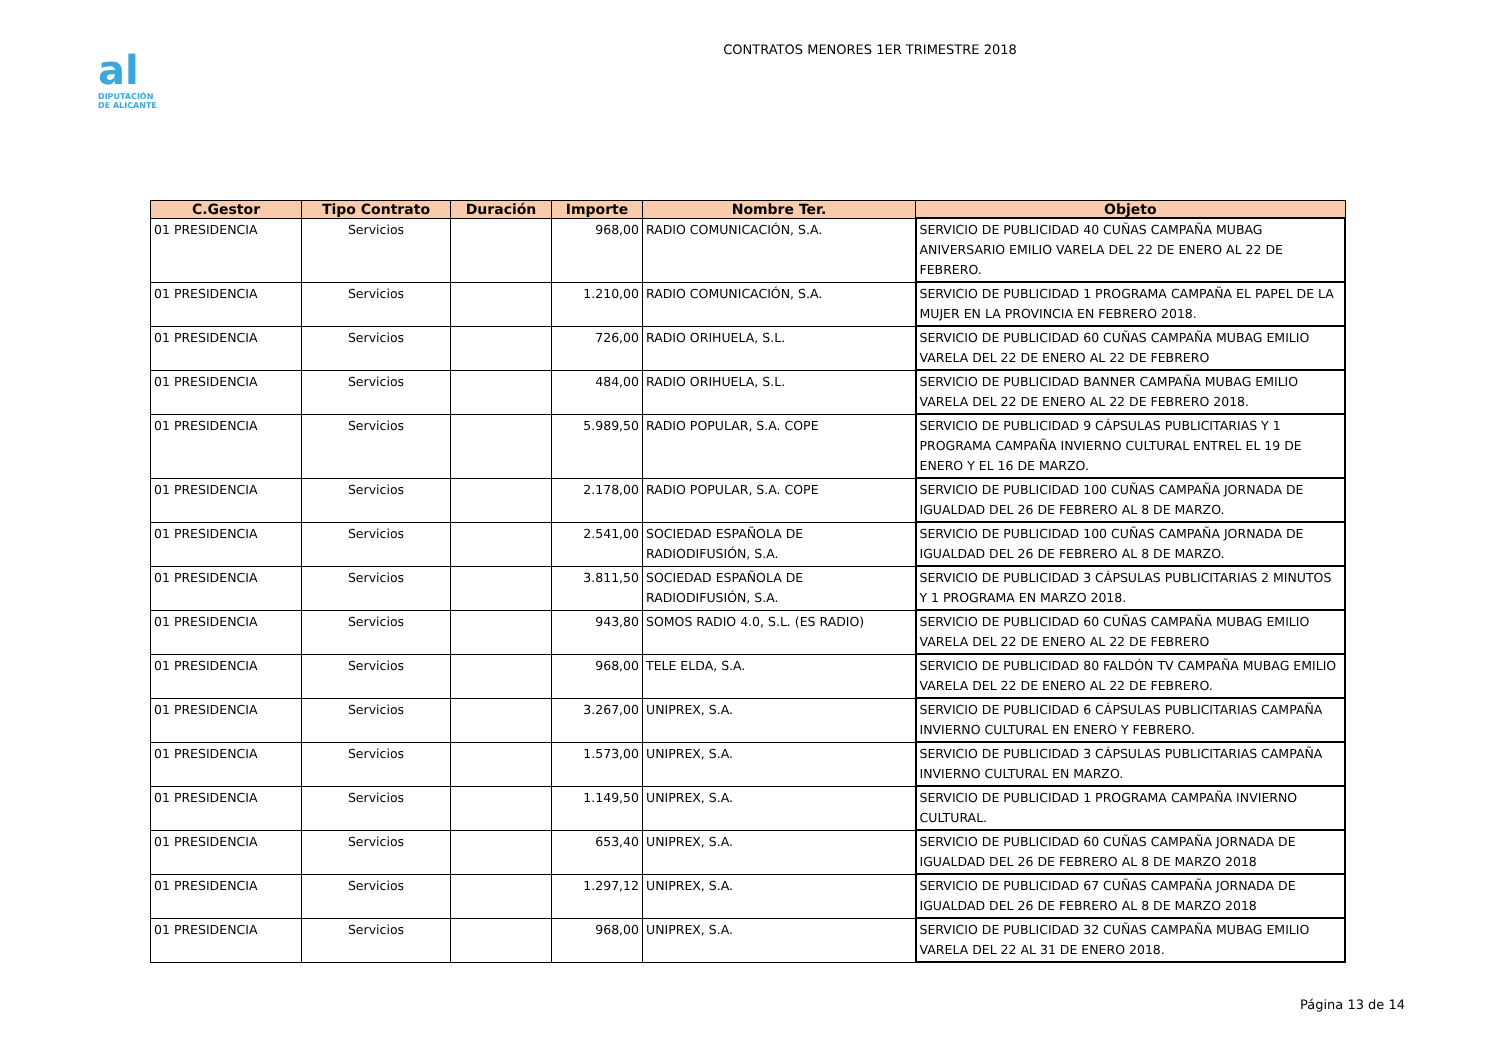al
DIPUTACIÓN
DE ALICANTE
CONTRATOS MENORES 1ER TRIMESTRE 2018
| C.Gestor | Tipo Contrato | Duración | Importe | Nombre Ter. | Objeto |
| --- | --- | --- | --- | --- | --- |
| 01 PRESIDENCIA | Servicios | | 968,00 | RADIO COMUNICACIÓN, S.A. | SERVICIO DE PUBLICIDAD 40 CUÑAS CAMPAÑA MUBAG ANIVERSARIO EMILIO VARELA DEL 22 DE ENERO AL 22 DE FEBRERO. |
| 01 PRESIDENCIA | Servicios | | 1.210,00 | RADIO COMUNICACIÓN, S.A. | SERVICIO DE PUBLICIDAD 1 PROGRAMA CAMPAÑA EL PAPEL DE LA MUJER EN LA PROVINCIA EN FEBRERO 2018. |
| 01 PRESIDENCIA | Servicios | | 726,00 | RADIO ORIHUELA, S.L. | SERVICIO DE PUBLICIDAD 60 CUÑAS CAMPAÑA MUBAG EMILIO VARELA DEL 22 DE ENERO AL 22 DE FEBRERO |
| 01 PRESIDENCIA | Servicios | | 484,00 | RADIO ORIHUELA, S.L. | SERVICIO DE PUBLICIDAD BANNER CAMPAÑA MUBAG EMILIO VARELA DEL 22 DE ENERO AL 22 DE FEBRERO 2018. |
| 01 PRESIDENCIA | Servicios | | 5.989,50 | RADIO POPULAR, S.A. COPE | SERVICIO DE PUBLICIDAD 9 CÁPSULAS PUBLICITARIAS Y 1 PROGRAMA CAMPAÑA INVIERNO CULTURAL ENTREL EL 19 DE ENERO Y EL 16 DE MARZO. |
| 01 PRESIDENCIA | Servicios | | 2.178,00 | RADIO POPULAR, S.A. COPE | SERVICIO DE PUBLICIDAD 100 CUÑAS CAMPAÑA JORNADA DE IGUALDAD DEL 26 DE FEBRERO AL 8 DE MARZO. |
| 01 PRESIDENCIA | Servicios | | 2.541,00 | SOCIEDAD ESPAÑOLA DE RADIODIFUSIÓN, S.A. | SERVICIO DE PUBLICIDAD 100 CUÑAS CAMPAÑA JORNADA DE IGUALDAD DEL 26 DE FEBRERO AL 8 DE MARZO. |
| 01 PRESIDENCIA | Servicios | | 3.811,50 | SOCIEDAD ESPAÑOLA DE RADIODIFUSIÓN, S.A. | SERVICIO DE PUBLICIDAD 3 CÁPSULAS PUBLICITARIAS 2 MINUTOS Y 1 PROGRAMA EN MARZO 2018. |
| 01 PRESIDENCIA | Servicios | | 943,80 | SOMOS RADIO 4.0, S.L. (ES RADIO) | SERVICIO DE PUBLICIDAD 60 CUÑAS CAMPAÑA MUBAG EMILIO VARELA DEL 22 DE ENERO AL 22 DE FEBRERO |
| 01 PRESIDENCIA | Servicios | | 968,00 | TELE ELDA, S.A. | SERVICIO DE PUBLICIDAD 80 FALDÓN TV CAMPAÑA MUBAG EMILIO VARELA DEL 22 DE ENERO AL 22 DE FEBRERO. |
| 01 PRESIDENCIA | Servicios | | 3.267,00 | UNIPREX, S.A. | SERVICIO DE PUBLICIDAD 6 CÁPSULAS PUBLICITARIAS CAMPAÑA INVIERNO CULTURAL EN ENERO Y FEBRERO. |
| 01 PRESIDENCIA | Servicios | | 1.573,00 | UNIPREX, S.A. | SERVICIO DE PUBLICIDAD 3 CÁPSULAS PUBLICITARIAS CAMPAÑA INVIERNO CULTURAL EN MARZO. |
| 01 PRESIDENCIA | Servicios | | 1.149,50 | UNIPREX, S.A. | SERVICIO DE PUBLICIDAD 1 PROGRAMA CAMPAÑA INVIERNO CULTURAL. |
| 01 PRESIDENCIA | Servicios | | 653,40 | UNIPREX, S.A. | SERVICIO DE PUBLICIDAD 60 CUÑAS CAMPAÑA JORNADA DE IGUALDAD DEL 26 DE FEBRERO AL 8 DE MARZO 2018 |
| 01 PRESIDENCIA | Servicios | | 1.297,12 | UNIPREX, S.A. | SERVICIO DE PUBLICIDAD 67 CUÑAS CAMPAÑA JORNADA DE IGUALDAD DEL 26 DE FEBRERO AL 8 DE MARZO 2018 |
| 01 PRESIDENCIA | Servicios | | 968,00 | UNIPREX, S.A. | SERVICIO DE PUBLICIDAD 32 CUÑAS CAMPAÑA MUBAG EMILIO VARELA DEL 22 AL 31 DE ENERO 2018. |
Página 13 de 14